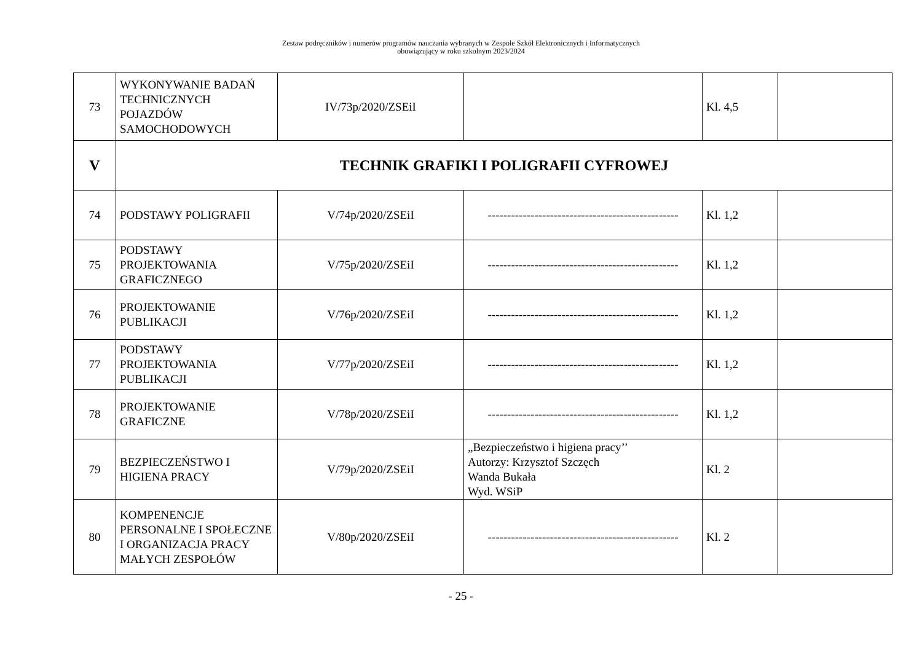Zestaw podręczników i numerów programów nauczania wybranych w Zespole Szkół Elektronicznych i Informatycznych
obowiązujący w roku szkolnym 2023/2024
| 73 | WYKONYWANIE BADAŃ TECHNICZNYCH POJAZDÓW SAMOCHODOWYCH | IV/73p/2020/ZSEiI | | Kl. 4,5 | |
| V | TECHNIK GRAFIKI I POLIGRAFII CYFROWEJ | | | | |
| 74 | PODSTAWY POLIGRAFII | V/74p/2020/ZSEiI | ------------------------------------------------- | Kl. 1,2 | |
| 75 | PODSTAWY PROJEKTOWANIA GRAFICZNEGO | V/75p/2020/ZSEiI | ------------------------------------------------- | Kl. 1,2 | |
| 76 | PROJEKTOWANIE PUBLIKACJI | V/76p/2020/ZSEiI | ------------------------------------------------- | Kl. 1,2 | |
| 77 | PODSTAWY PROJEKTOWANIA PUBLIKACJI | V/77p/2020/ZSEiI | ------------------------------------------------- | Kl. 1,2 | |
| 78 | PROJEKTOWANIE GRAFICZNE | V/78p/2020/ZSEiI | ------------------------------------------------- | Kl. 1,2 | |
| 79 | BEZPIECZEŃSTWO I HIGIENA PRACY | V/79p/2020/ZSEiI | „Bezpieczeństwo i higiena pracy’’ Autorzy: Krzysztof Szczęch Wanda Bukała Wyd. WSiP | Kl. 2 | |
| 80 | KOMPENENCJE PERSONALNE I SPOŁECZNE I ORGANIZACJA PRACY MAŁYCH ZESPOŁÓW | V/80p/2020/ZSEiI | ------------------------------------------------- | Kl. 2 | |
- 25 -